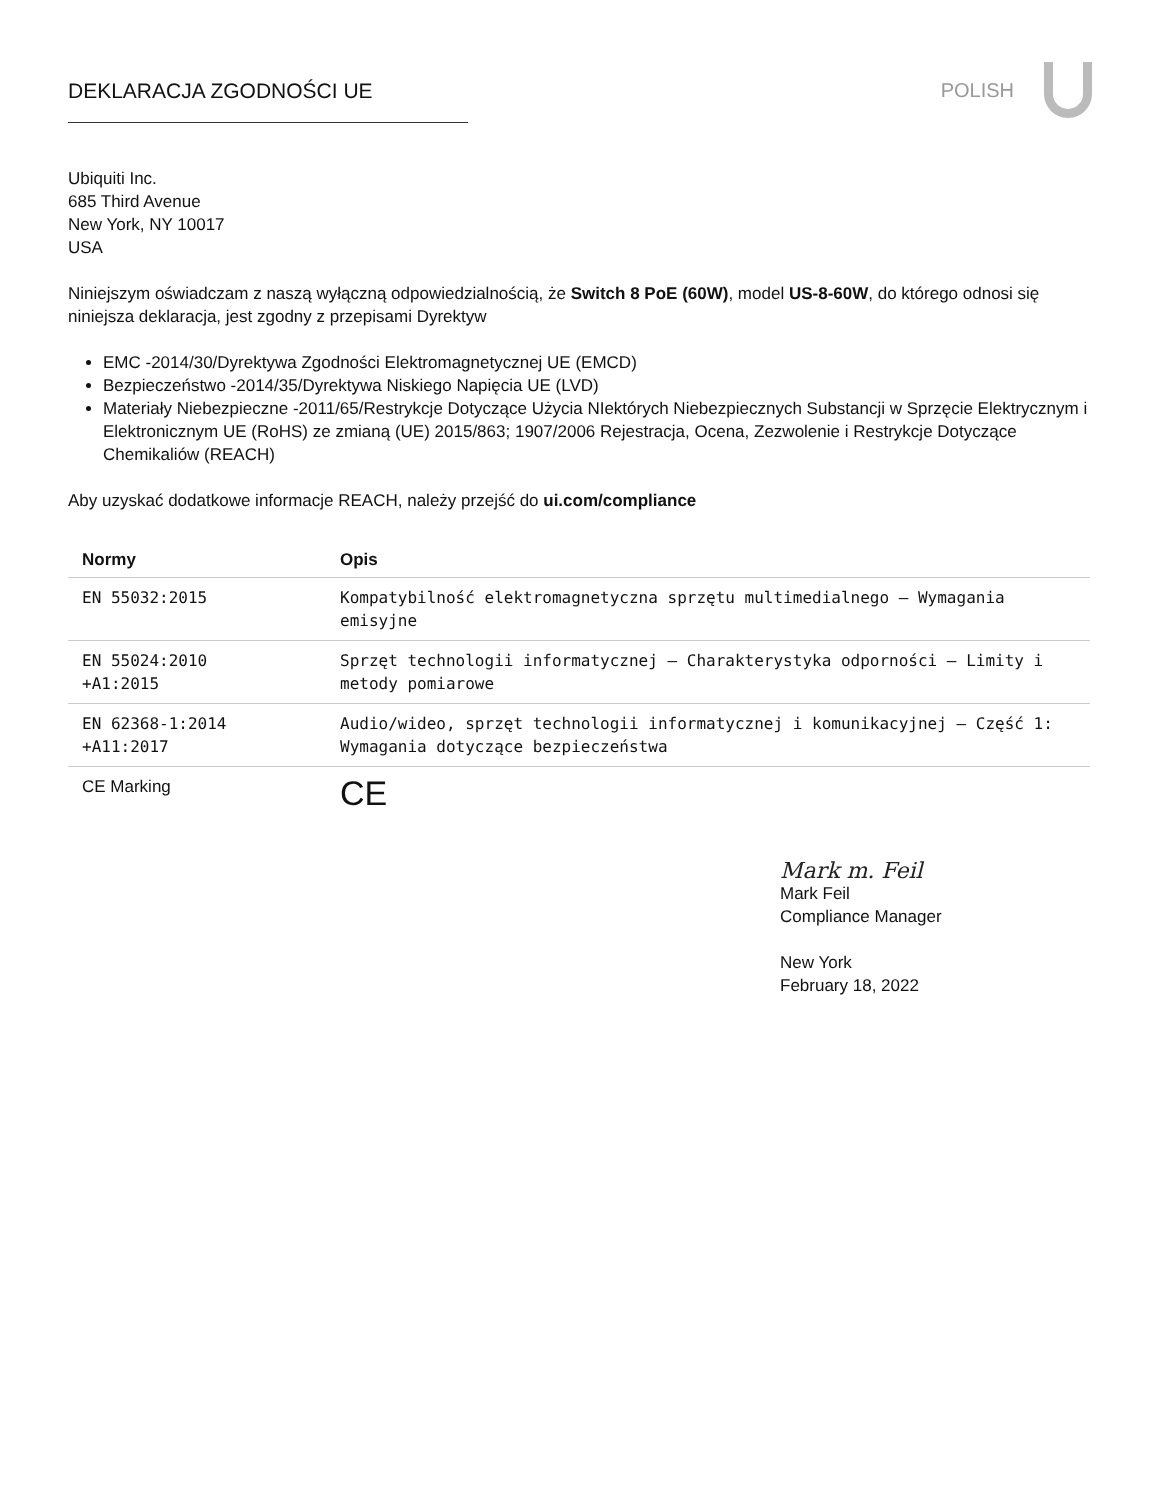DEKLARACJA ZGODNOŚCI UE POLISH
Ubiquiti Inc.
685 Third Avenue
New York, NY 10017
USA
Niniejszym oświadczam z naszą wyłączną odpowiedzialnością, że Switch 8 PoE (60W), model US-8-60W, do którego odnosi się niniejsza deklaracja, jest zgodny z przepisami Dyrektyw
EMC -2014/30/Dyrektywa Zgodności Elektromagnetycznej UE (EMCD)
Bezpieczeństwo -2014/35/Dyrektywa Niskiego Napięcia UE (LVD)
Materiały Niebezpieczne -2011/65/Restrykcje Dotyczące Użycia NIektórych Niebezpiecznych Substancji w Sprzęcie Elektrycznym i Elektronicznym UE (RoHS) ze zmianą (UE) 2015/863; 1907/2006 Rejestracja, Ocena, Zezwolenie i Restrykcje Dotyczące Chemikaliów (REACH)
Aby uzyskać dodatkowe informacje REACH, należy przejść do ui.com/compliance
| Normy | Opis |
| --- | --- |
| EN 55032:2015 | Kompatybilność elektromagnetyczna sprzętu multimedialnego – Wymagania emisyjne |
| EN 55024:2010 +A1:2015 | Sprzęt technologii informatycznej – Charakterystyka odporności – Limity i metody pomiarowe |
| EN 62368-1:2014 +A11:2017 | Audio/wideo, sprzęt technologii informatycznej i komunikacyjnej – Część 1: Wymagania dotyczące bezpieczeństwa |
| CE Marking | CE |
Mark m. Feil
Mark Feil
Compliance Manager
New York
February 18, 2022